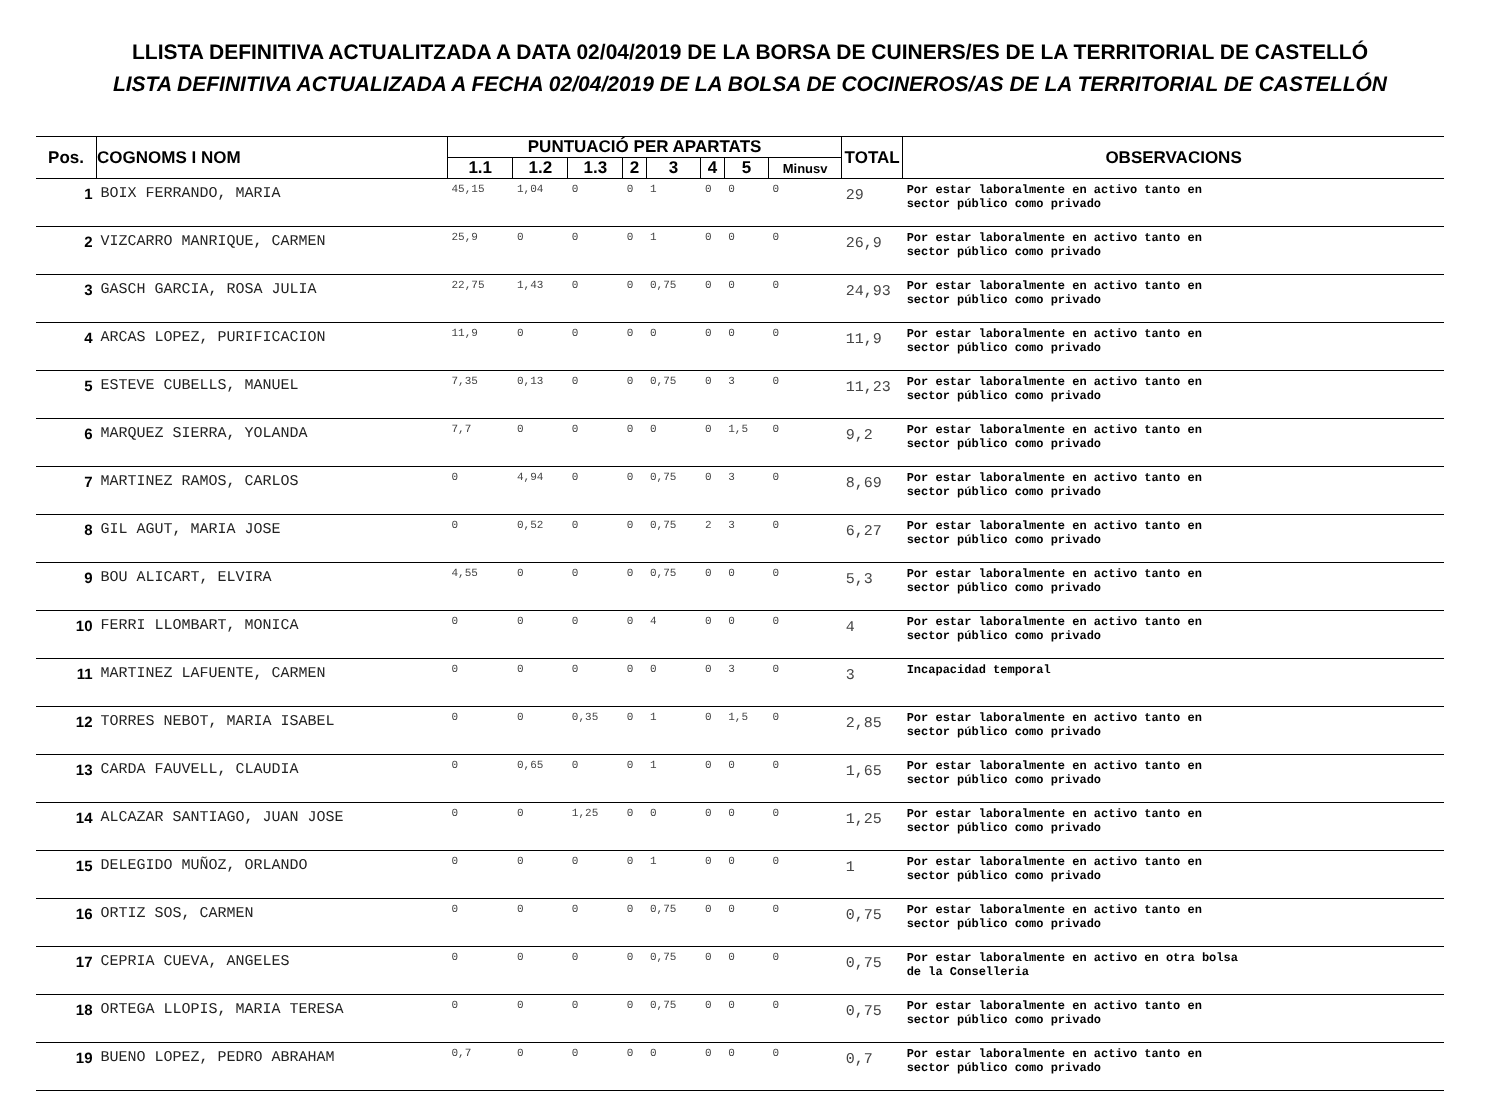LLISTA DEFINITIVA ACTUALITZADA A DATA 02/04/2019 DE LA BORSA DE CUINERS/ES DE LA TERRITORIAL DE CASTELLÓ
LISTA DEFINITIVA ACTUALIZADA A FECHA 02/04/2019 DE LA BOLSA DE COCINEROS/AS DE LA TERRITORIAL DE CASTELLÓN
| Pos. | COGNOMS I NOM | PUNTUACIÓ PER APARTATS | | | | | | | | TOTAL | OBSERVACIONS |
| --- | --- | --- | --- | --- | --- | --- | --- | --- | --- | --- | --- |
| | | 1.1 | 1.2 | 1.3 | 2 | 3 | 4 | 5 | Minusv | | |
| 1 | BOIX FERRANDO, MARIA | 45,15 | 1,04 | 0 | 0 | 1 | 0 | 0 | 0 | 29 | Por estar laboralmente en activo tanto en sector público como privado |
| 2 | VIZCARRO MANRIQUE, CARMEN | 25,9 | 0 | 0 | 0 | 1 | 0 | 0 | 0 | 26,9 | Por estar laboralmente en activo tanto en sector público como privado |
| 3 | GASCH GARCIA, ROSA JULIA | 22,75 | 1,43 | 0 | 0 | 0,75 | 0 | 0 | 0 | 24,93 | Por estar laboralmente en activo tanto en sector público como privado |
| 4 | ARCAS LOPEZ, PURIFICACION | 11,9 | 0 | 0 | 0 | 0 | 0 | 0 | 0 | 11,9 | Por estar laboralmente en activo tanto en sector público como privado |
| 5 | ESTEVE CUBELLS, MANUEL | 7,35 | 0,13 | 0 | 0 | 0,75 | 0 | 3 | 0 | 11,23 | Por estar laboralmente en activo tanto en sector público como privado |
| 6 | MARQUEZ SIERRA, YOLANDA | 7,7 | 0 | 0 | 0 | 0 | 0 | 1,5 | 0 | 9,2 | Por estar laboralmente en activo tanto en sector público como privado |
| 7 | MARTINEZ RAMOS, CARLOS | 0 | 4,94 | 0 | 0 | 0,75 | 0 | 3 | 0 | 8,69 | Por estar laboralmente en activo tanto en sector público como privado |
| 8 | GIL AGUT, MARIA JOSE | 0 | 0,52 | 0 | 0 | 0,75 | 2 | 3 | 0 | 6,27 | Por estar laboralmente en activo tanto en sector público como privado |
| 9 | BOU ALICART, ELVIRA | 4,55 | 0 | 0 | 0 | 0,75 | 0 | 0 | 0 | 5,3 | Por estar laboralmente en activo tanto en sector público como privado |
| 10 | FERRI LLOMBART, MONICA | 0 | 0 | 0 | 0 | 4 | 0 | 0 | 0 | 4 | Por estar laboralmente en activo tanto en sector público como privado |
| 11 | MARTINEZ LAFUENTE, CARMEN | 0 | 0 | 0 | 0 | 0 | 0 | 3 | 0 | 3 | Incapacidad temporal |
| 12 | TORRES NEBOT, MARIA ISABEL | 0 | 0 | 0,35 | 0 | 1 | 0 | 1,5 | 0 | 2,85 | Por estar laboralmente en activo tanto en sector público como privado |
| 13 | CARDA FAUVELL, CLAUDIA | 0 | 0,65 | 0 | 0 | 1 | 0 | 0 | 0 | 1,65 | Por estar laboralmente en activo tanto en sector público como privado |
| 14 | ALCAZAR SANTIAGO, JUAN JOSE | 0 | 0 | 1,25 | 0 | 0 | 0 | 0 | 0 | 1,25 | Por estar laboralmente en activo tanto en sector público como privado |
| 15 | DELEGIDO MUÑOZ, ORLANDO | 0 | 0 | 0 | 0 | 1 | 0 | 0 | 0 | 1 | Por estar laboralmente en activo tanto en sector público como privado |
| 16 | ORTIZ SOS, CARMEN | 0 | 0 | 0 | 0 | 0,75 | 0 | 0 | 0 | 0,75 | Por estar laboralmente en activo tanto en sector público como privado |
| 17 | CEPRIA CUEVA, ANGELES | 0 | 0 | 0 | 0 | 0,75 | 0 | 0 | 0 | 0,75 | Por estar laboralmente en activo en otra bolsa de la Conselleria |
| 18 | ORTEGA LLOPIS, MARIA TERESA | 0 | 0 | 0 | 0 | 0,75 | 0 | 0 | 0 | 0,75 | Por estar laboralmente en activo tanto en sector público como privado |
| 19 | BUENO LOPEZ, PEDRO ABRAHAM | 0,7 | 0 | 0 | 0 | 0 | 0 | 0 | 0 | 0,7 | Por estar laboralmente en activo tanto en sector público como privado |